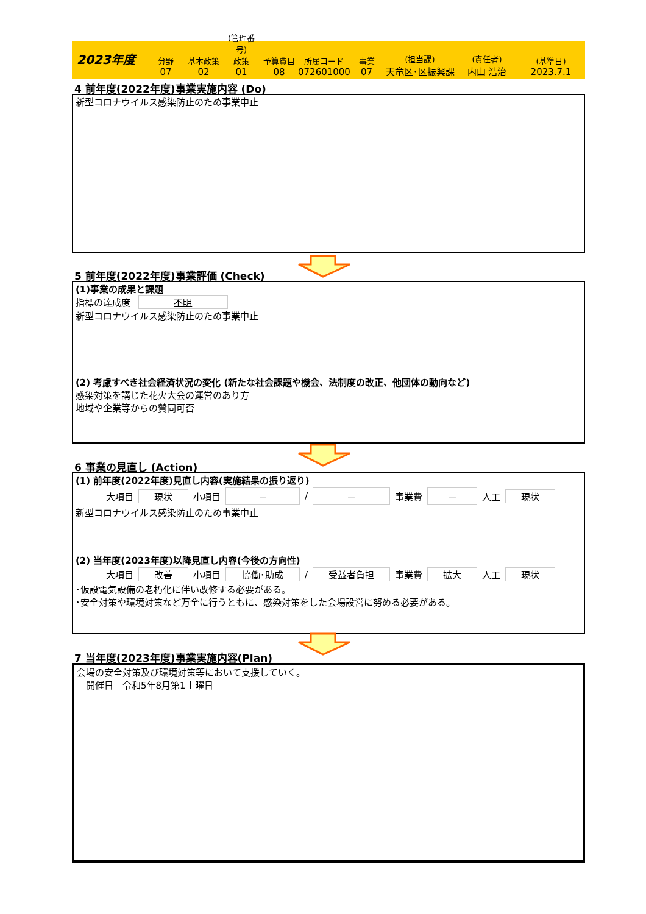2023年度
分野
07
基本政策
02
(管理番号)
政策
01
予算費目
08
所属コード
072601000
事業
07
(担当課)
天竜区･区振興課
(責任者)
内山 浩治
(基準日)
2023.7.1
4 前年度(2022年度)事業実施内容 (Do)
新型コロナウイルス感染防止のため事業中止
5 前年度(2022年度)事業評価 (Check)
(1)事業の成果と課題
指標の達成度 不明
新型コロナウイルス感染防止のため事業中止
(2) 考慮すべき社会経済状況の変化 (新たな社会課題や機会、法制度の改正、他団体の動向など)
感染対策を講じた花火大会の運営のあり方
地域や企業等からの賛同可否
6 事業の見直し (Action)
(1) 前年度(2022年度)見直し内容(実施結果の振り返り)
大項目 現状 小項目 － / － 事業費 － 人工 現状
新型コロナウイルス感染防止のため事業中止
(2) 当年度(2023年度)以降見直し内容(今後の方向性)
大項目 改善 小項目 協働･助成 / 受益者負担 事業費 拡大 人工 現状
･仮設電気設備の老朽化に伴い改修する必要がある。
･安全対策や環境対策など万全に行うともに、感染対策をした会場設営に努める必要がある。
7 当年度(2023年度)事業実施内容(Plan)
会場の安全対策及び環境対策等において支援していく。
　開催日　令和5年8月第1土曜日